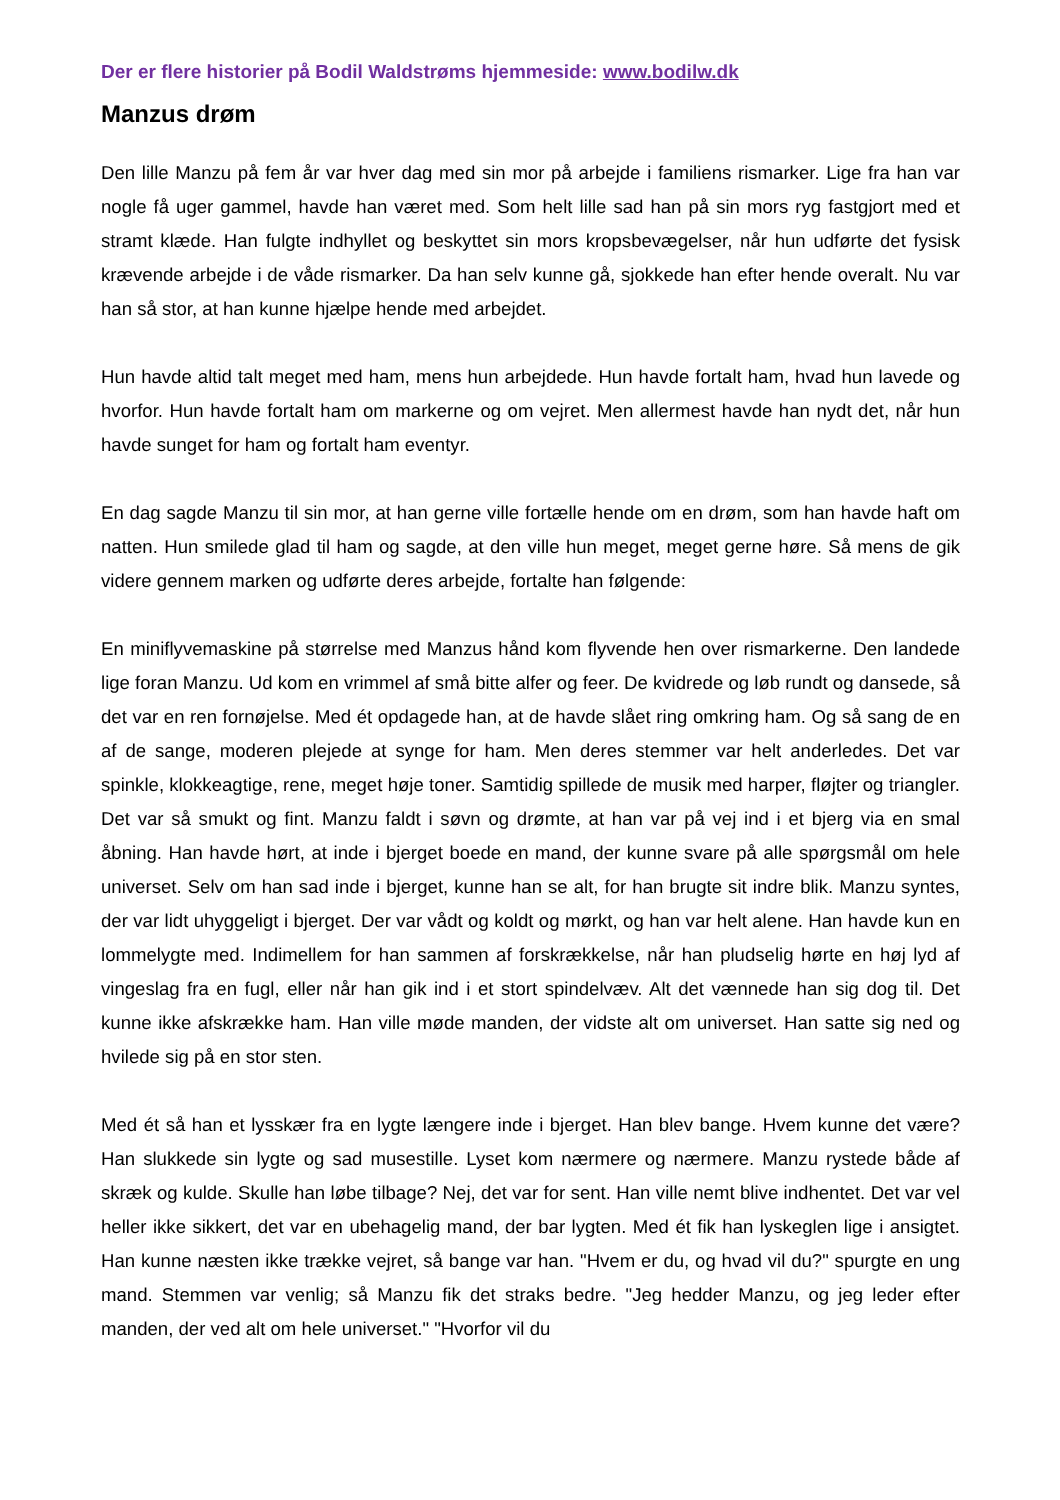Der er flere historier på Bodil Waldstrøms hjemmeside: www.bodilw.dk
Manzus drøm
Den lille Manzu på fem år var hver dag med sin mor på arbejde i familiens rismarker. Lige fra han var nogle få uger gammel, havde han været med. Som helt lille sad han på sin mors ryg fastgjort med et stramt klæde. Han fulgte indhyllet og beskyttet sin mors kropsbevægelser, når hun udførte det fysisk krævende arbejde i de våde rismarker. Da han selv kunne gå, sjokkede han efter hende overalt. Nu var han så stor, at han kunne hjælpe hende med arbejdet.
Hun havde altid talt meget med ham, mens hun arbejdede. Hun havde fortalt ham, hvad hun lavede og hvorfor. Hun havde fortalt ham om markerne og om vejret. Men allermest havde han nydt det, når hun havde sunget for ham og fortalt ham eventyr.
En dag sagde Manzu til sin mor, at han gerne ville fortælle hende om en drøm, som han havde haft om natten. Hun smilede glad til ham og sagde, at den ville hun meget, meget gerne høre. Så mens de gik videre gennem marken og udførte deres arbejde, fortalte han følgende:
En miniflyvemaskine på størrelse med Manzus hånd kom flyvende hen over rismarkerne. Den landede lige foran Manzu. Ud kom en vrimmel af små bitte alfer og feer. De kvidrede og løb rundt og dansede, så det var en ren fornøjelse. Med ét opdagede han, at de havde slået ring omkring ham. Og så sang de en af de sange, moderen plejede at synge for ham. Men deres stemmer var helt anderledes. Det var spinkle, klokkeagtige, rene, meget høje toner. Samtidig spillede de musik med harper, fløjter og triangler. Det var så smukt og fint. Manzu faldt i søvn og drømte, at han var på vej ind i et bjerg via en smal åbning. Han havde hørt, at inde i bjerget boede en mand, der kunne svare på alle spørgsmål om hele universet. Selv om han sad inde i bjerget, kunne han se alt, for han brugte sit indre blik. Manzu syntes, der var lidt uhyggeligt i bjerget. Der var vådt og koldt og mørkt, og han var helt alene. Han havde kun en lommelygte med. Indimellem for han sammen af forskrækkelse, når han pludselig hørte en høj lyd af vingeslag fra en fugl, eller når han gik ind i et stort spindelvæv. Alt det vænnede han sig dog til. Det kunne ikke afskrække ham. Han ville møde manden, der vidste alt om universet. Han satte sig ned og hvilede sig på en stor sten.
Med ét så han et lysskær fra en lygte længere inde i bjerget. Han blev bange. Hvem kunne det være? Han slukkede sin lygte og sad musestille. Lyset kom nærmere og nærmere. Manzu rystede både af skræk og kulde. Skulle han løbe tilbage? Nej, det var for sent. Han ville nemt blive indhentet. Det var vel heller ikke sikkert, det var en ubehagelig mand, der bar lygten. Med ét fik han lyskeglen lige i ansigtet. Han kunne næsten ikke trække vejret, så bange var han. "Hvem er du, og hvad vil du?" spurgte en ung mand. Stemmen var venlig; så Manzu fik det straks bedre. "Jeg hedder Manzu, og jeg leder efter manden, der ved alt om hele universet." "Hvorfor vil du